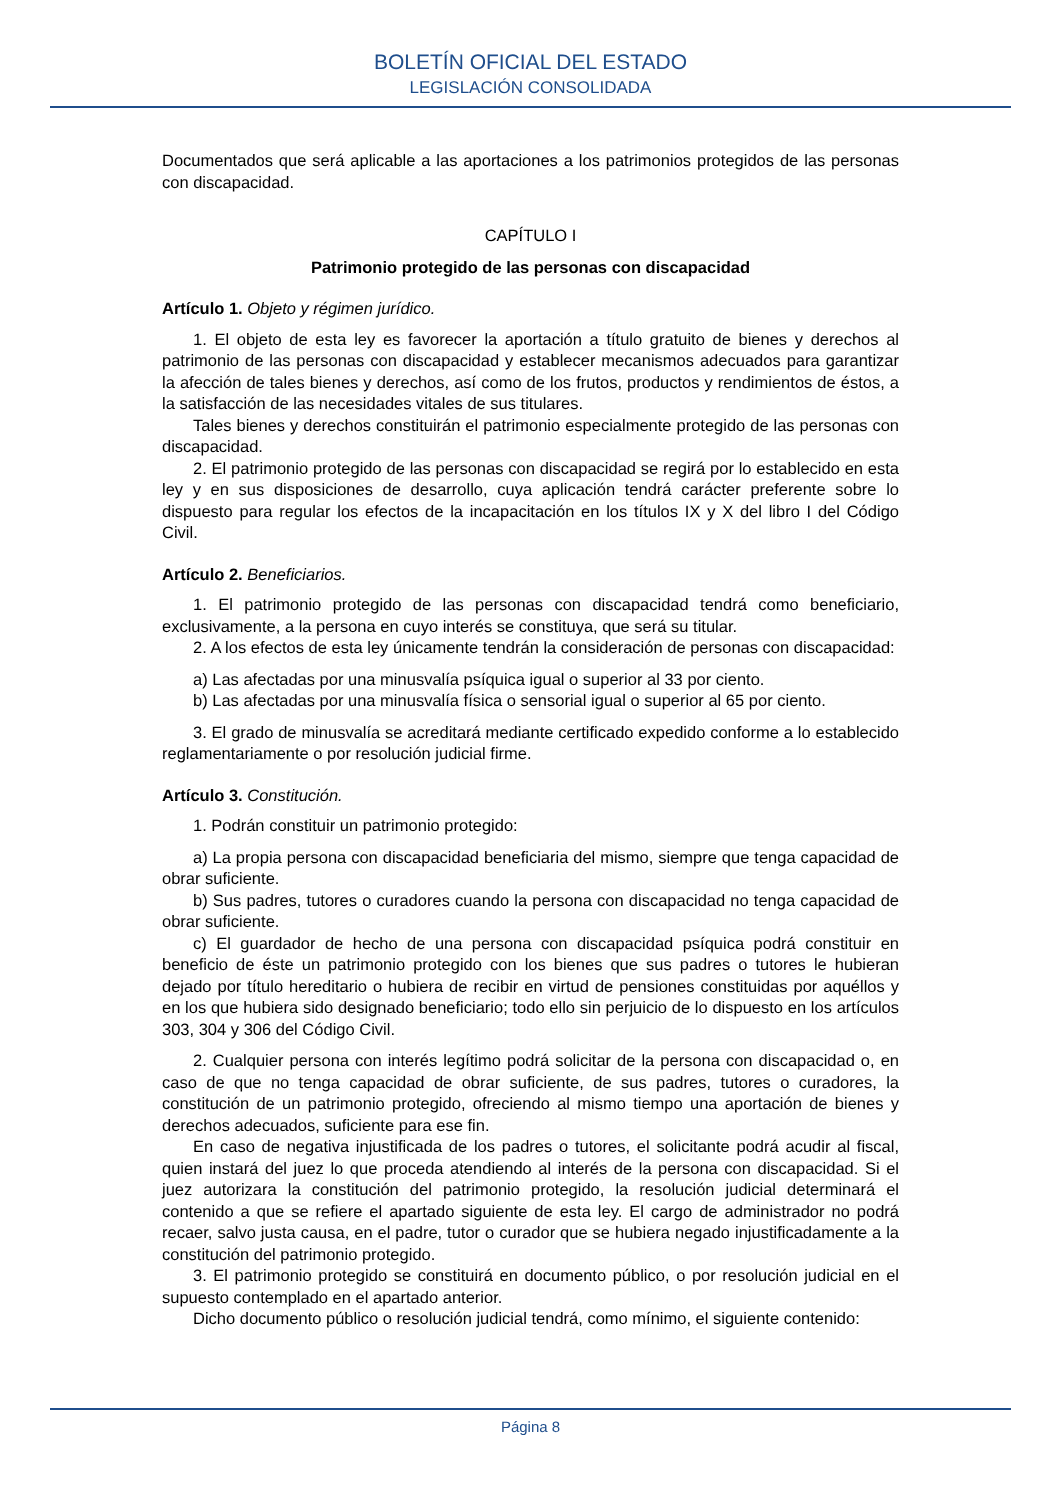BOLETÍN OFICIAL DEL ESTADO
LEGISLACIÓN CONSOLIDADA
Documentados que será aplicable a las aportaciones a los patrimonios protegidos de las personas con discapacidad.
CAPÍTULO I
Patrimonio protegido de las personas con discapacidad
Artículo 1. Objeto y régimen jurídico.
1. El objeto de esta ley es favorecer la aportación a título gratuito de bienes y derechos al patrimonio de las personas con discapacidad y establecer mecanismos adecuados para garantizar la afección de tales bienes y derechos, así como de los frutos, productos y rendimientos de éstos, a la satisfacción de las necesidades vitales de sus titulares.
Tales bienes y derechos constituirán el patrimonio especialmente protegido de las personas con discapacidad.
2. El patrimonio protegido de las personas con discapacidad se regirá por lo establecido en esta ley y en sus disposiciones de desarrollo, cuya aplicación tendrá carácter preferente sobre lo dispuesto para regular los efectos de la incapacitación en los títulos IX y X del libro I del Código Civil.
Artículo 2. Beneficiarios.
1. El patrimonio protegido de las personas con discapacidad tendrá como beneficiario, exclusivamente, a la persona en cuyo interés se constituya, que será su titular.
2. A los efectos de esta ley únicamente tendrán la consideración de personas con discapacidad:
a) Las afectadas por una minusvalía psíquica igual o superior al 33 por ciento.
b) Las afectadas por una minusvalía física o sensorial igual o superior al 65 por ciento.
3. El grado de minusvalía se acreditará mediante certificado expedido conforme a lo establecido reglamentariamente o por resolución judicial firme.
Artículo 3. Constitución.
1. Podrán constituir un patrimonio protegido:
a) La propia persona con discapacidad beneficiaria del mismo, siempre que tenga capacidad de obrar suficiente.
b) Sus padres, tutores o curadores cuando la persona con discapacidad no tenga capacidad de obrar suficiente.
c) El guardador de hecho de una persona con discapacidad psíquica podrá constituir en beneficio de éste un patrimonio protegido con los bienes que sus padres o tutores le hubieran dejado por título hereditario o hubiera de recibir en virtud de pensiones constituidas por aquéllos y en los que hubiera sido designado beneficiario; todo ello sin perjuicio de lo dispuesto en los artículos 303, 304 y 306 del Código Civil.
2. Cualquier persona con interés legítimo podrá solicitar de la persona con discapacidad o, en caso de que no tenga capacidad de obrar suficiente, de sus padres, tutores o curadores, la constitución de un patrimonio protegido, ofreciendo al mismo tiempo una aportación de bienes y derechos adecuados, suficiente para ese fin.
En caso de negativa injustificada de los padres o tutores, el solicitante podrá acudir al fiscal, quien instará del juez lo que proceda atendiendo al interés de la persona con discapacidad. Si el juez autorizara la constitución del patrimonio protegido, la resolución judicial determinará el contenido a que se refiere el apartado siguiente de esta ley. El cargo de administrador no podrá recaer, salvo justa causa, en el padre, tutor o curador que se hubiera negado injustificadamente a la constitución del patrimonio protegido.
3. El patrimonio protegido se constituirá en documento público, o por resolución judicial en el supuesto contemplado en el apartado anterior.
Dicho documento público o resolución judicial tendrá, como mínimo, el siguiente contenido:
Página 8